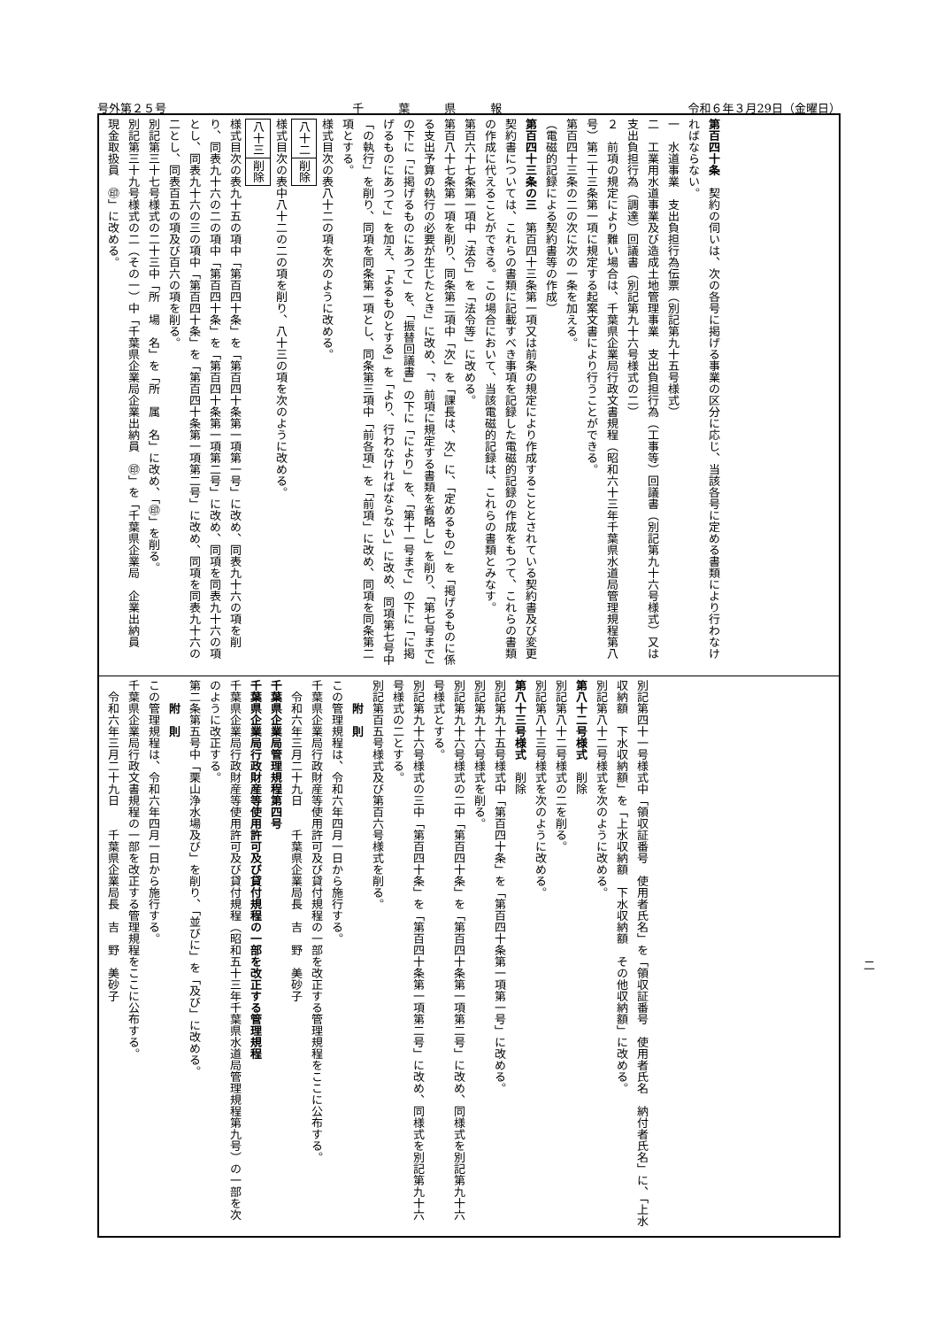号外第２５号 千　　　葉　　　県　　　報 令和６年３月29日（金曜日）
第百四十条　契約の伺いは、次の各号に掲げる事業の区分に応じ、当該各号に定める書類により行わなければならない。
一　水道事業　支出負担行為伝票（別記第九十五号様式）
二　工業用水道事業及び造成土地管理事業　支出負担行為（工事等）回議書（別記第九十六号様式）又は支出負担行為（調達）回議書（別記第九十六号様式の二）
２　前項の規定により難い場合は、千葉県企業局行政文書規程（昭和六十三年千葉県水道局管理規程第八号）第二十三条第一項に規定する起案文書により行うことができる。
第百四十三条の二の次に次の一条を加える。
（電磁的記録による契約書等の作成）
第百四十三条の三　第百四十三条第一項又は前条の規定により作成することとされている契約書及び変更契約書については、これらの書類に記載すべき事項を記録した電磁的記録の作成をもつて、これらの書類の作成に代えることができる。この場合において、当該電磁的記録は、これらの書類とみなす。
第百六十七条第一項中「法令」を「法令等」に改める。
第百八十七条第一項を削り、同条第二項中「次」を「課長は、次」に、「定めるもの」を「掲げるものに係る支出予算の執行の必要が生じたとき」に改め、「、前項に規定する書類を省略し」を削り、「第七号まで」の下に「に掲げるものにあつて」を、「振替回議書」の下に「により」を、「第十一号まで」の下に「に掲げるものにあつて」を加え、「よるものとする」を「より、行わなければならない」に改め、同項第七号中「の執行」を削り、同項を同条第一項とし、同条第三項中「前各項」を「前項」に改め、同項を同条第二項とする。
様式目次の表八十二の項を次のように改める。
| 八十二 | 削除 |
様式目次の表中八十二の二の項を削り、八十三の項を次のように改める。
| 八十三 | 削除 |
様式目次の表九十五の項中「第百四十条」を「第百四十条第一項第一号」に改め、同表九十六の項を削り、同表九十六の二の項中「第百四十条」を「第百四十条第一項第二号」に改め、同項を同表九十六の項とし、同表九十六の三の項中「第百四十条」を「第百四十条第一項第二号」に改め、同項を同表九十六の二とし、同表百五の項及び百六の項を削る。
別記第三十七号様式の二十三中「所　場　名」を「所　属　名」に改め、「㊞」を削る。
別記第三十九号様式の二（その一）中「千葉県企業局企業出納員　㊞」を「千葉県企業局　企業出納員　現金取扱員　㊞」に改める。
別記第四十一号様式中「領収証番号　使用者氏名」を「領収証番号　使用者氏名　納付者氏名」に、「上水収納額　下水収納額」を「上水収納額　下水収納額　その他収納額」に改める。
別記第八十二号様式を次のように改める。
第八十二号様式　削除
別記第八十二号様式の二を削る。
別記第八十三号様式を次のように改める。
第八十三号様式　削除
別記第九十五号様式中「第百四十条」を「第百四十条第一項第一号」に改める。
別記第九十六号様式を削る。
別記第九十六号様式の二中「第百四十条」を「第百四十条第一項第二号」に改め、同様式を別記第九十六号様式とする。
別記第九十六号様式の三中「第百四十条」を「第百四十条第一項第二号」に改め、同様式を別記第九十六号様式の二とする。
別記第百五号様式及び第百六号様式を削る。
　　附　則
この管理規程は、令和六年四月一日から施行する。
千葉県企業局行政財産等使用許可及び貸付規程の一部を改正する管理規程をここに公布する。
　令和六年三月二十九日　　千葉県企業局長　吉　野　美砂子
千葉県企業局管理規程第四号
千葉県企業局行政財産等使用許可及び貸付規程の一部を改正する管理規程
千葉県企業局行政財産等使用許可及び貸付規程（昭和五十三年千葉県水道局管理規程第九号）の一部を次のように改正する。
第二条第五号中「栗山浄水場及び」を削り、「並びに」を「及び」に改める。
　　附　則
この管理規程は、令和六年四月一日から施行する。
千葉県企業局行政文書規程の一部を改正する管理規程をここに公布する。
　令和六年三月二十九日　　千葉県企業局長　吉　野　美砂子
二